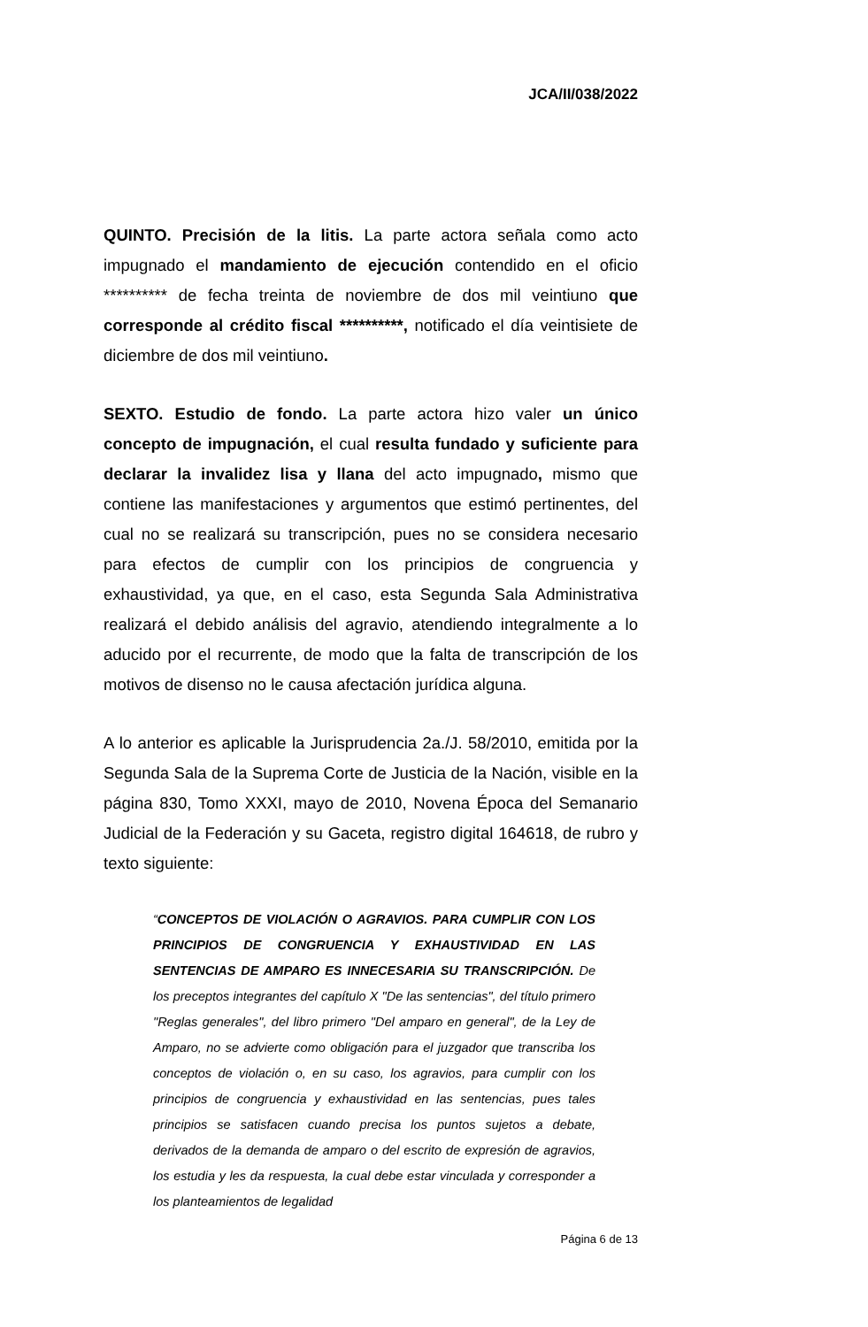JCA/II/038/2022
QUINTO. Precisión de la litis. La parte actora señala como acto impugnado el mandamiento de ejecución contendido en el oficio ********** de fecha treinta de noviembre de dos mil veintiuno que corresponde al crédito fiscal **********, notificado el día veintisiete de diciembre de dos mil veintiuno.
SEXTO. Estudio de fondo. La parte actora hizo valer un único concepto de impugnación, el cual resulta fundado y suficiente para declarar la invalidez lisa y llana del acto impugnado, mismo que contiene las manifestaciones y argumentos que estimó pertinentes, del cual no se realizará su transcripción, pues no se considera necesario para efectos de cumplir con los principios de congruencia y exhaustividad, ya que, en el caso, esta Segunda Sala Administrativa realizará el debido análisis del agravio, atendiendo integralmente a lo aducido por el recurrente, de modo que la falta de transcripción de los motivos de disenso no le causa afectación jurídica alguna.
A lo anterior es aplicable la Jurisprudencia 2a./J. 58/2010, emitida por la Segunda Sala de la Suprema Corte de Justicia de la Nación, visible en la página 830, Tomo XXXI, mayo de 2010, Novena Época del Semanario Judicial de la Federación y su Gaceta, registro digital 164618, de rubro y texto siguiente:
“CONCEPTOS DE VIOLACIÓN O AGRAVIOS. PARA CUMPLIR CON LOS PRINCIPIOS DE CONGRUENCIA Y EXHAUSTIVIDAD EN LAS SENTENCIAS DE AMPARO ES INNECESARIA SU TRANSCRIPCIÓN. De los preceptos integrantes del capítulo X "De las sentencias", del título primero "Reglas generales", del libro primero "Del amparo en general", de la Ley de Amparo, no se advierte como obligación para el juzgador que transcriba los conceptos de violación o, en su caso, los agravios, para cumplir con los principios de congruencia y exhaustividad en las sentencias, pues tales principios se satisfacen cuando precisa los puntos sujetos a debate, derivados de la demanda de amparo o del escrito de expresión de agravios, los estudia y les da respuesta, la cual debe estar vinculada y corresponder a los planteamientos de legalidad
Página 6 de 13